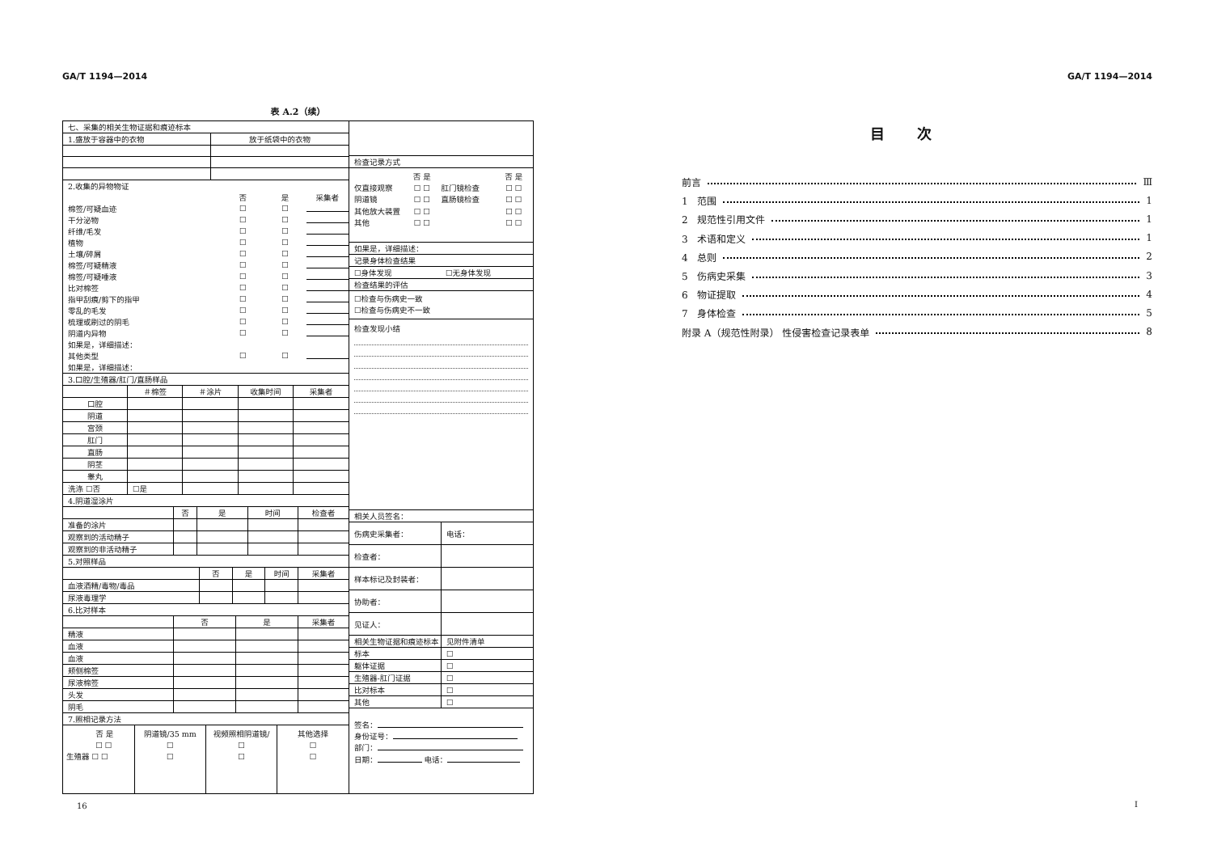GA/T 1194—2014
表 A.2（续）
| 七、采集的相关生物证据和痕迹标本 |
| 1.盛放于容器中的衣物 | 放于纸袋中的衣物 |
| 2.收集的异物物证 | | | |
| | 否 | 是 | 采集者 |
| 棉签/可疑血迹 | ☐ | ☐ | |
| 干分泌物 | ☐ | ☐ | |
| 纤维/毛发 | ☐ | ☐ | |
| 植物 | ☐ | ☐ | |
| 土壤/碎屑 | ☐ | ☐ | |
| 棉签/可疑精液 | ☐ | ☐ | |
| 棉签/可疑唾液 | ☐ | ☐ | |
| 比对棉签 | ☐ | ☐ | |
| 指甲刮痕/剪下的指甲 | ☐ | ☐ | |
| 零乱的毛发 | ☐ | ☐ | |
| 梳理或刷过的阴毛 | ☐ | ☐ | |
| 阴道内异物 | ☐ | ☐ | |
| 如果是，详细描述： | | | |
| 其他类型 | ☐ | ☐ | |
| 如果是，详细描述： |
| 3.口腔/生殖器/肛门/直肠样品 |
| | ＃棉签 | ＃涂片 | 收集时间 | 采集者 |
| 口腔 | | | | |
| 阴道 | | | | |
| 宫颈 | | | | |
| 肛门 | | | | |
| 直肠 | | | | |
| 阴茎 | | | | |
| 睾丸 | | | | |
| 洗涤 ☐否 | ☐是 | | | |
| 4.阴道湿涂片 |
| | 否 | 是 | 时间 | 检查者 |
| 准备的涂片 | | | | |
| 观察到的活动精子 | | | | |
| 观察到的非活动精子 | | | | |
| 5.对照样品 |
| | 否 | 是 | 时间 | 采集者 |
| 血液酒精/毒物/毒品 | | | | |
| 尿液毒理学 | | | | |
| 6.比对样本 |
| | 否 | 是 | 采集者 |
| 精液 | | | |
| 血液 | | | |
| 血液 | | | |
| 颊侧棉签 | | | |
| 尿液棉签 | | | |
| 头发 | | | |
| 阴毛 | | | |
| 7.照相记录方法 |
| 否 是 ☐ ☐ 生殖器 ☐ ☐ | 阴道镜/35 mm ☐ ☐ | 视频照相阴道镜/ ☐ ☐ | 其他选择 ☐ ☐ |
| 检查记录方式 |
| | 否 是 | | 否 是 |
| 仅直接观察 | ☐ ☐ | 肛门镜检查 | ☐ ☐ |
| 阴道镜 | ☐ ☐ | 直肠镜检查 | ☐ ☐ |
| 其他放大装置 | ☐ ☐ | | ☐ ☐ |
| 其他 | ☐ ☐ | | ☐ ☐ |
| 如果是，详细描述： |
| 记录身体检查结果 |
| ☐身体发现 ☐无身体发现 |
| 检查结果的评估 |
| ☐检查与伤病史一致 ☐检查与伤病史不一致 |
检查发现小结
| 相关人员签名： | |
| 伤病史采集者： | 电话： |
| 检查者： | |
| 样本标记及封装者： | |
| 协助者： | |
| 见证人： | |
| 相关生物证据和痕迹标本 | 见附件清单 |
| 标本 | ☐ |
| 躯体证据 | ☐ |
| 生殖器-肛门证据 | ☐ |
| 比对标本 | ☐ |
| 其他 | ☐ |
签名：
身份证号：
部门：
日期： 电话：
16
GA/T 1194—2014
目次
前言 Ⅲ
1 范围 1
2 规范性引用文件 1
3 术语和定义 1
4 总则 2
5 伤病史采集 3
6 物证提取 4
7 身体检查 5
附录 A（规范性附录） 性侵害检查记录表单 8
I